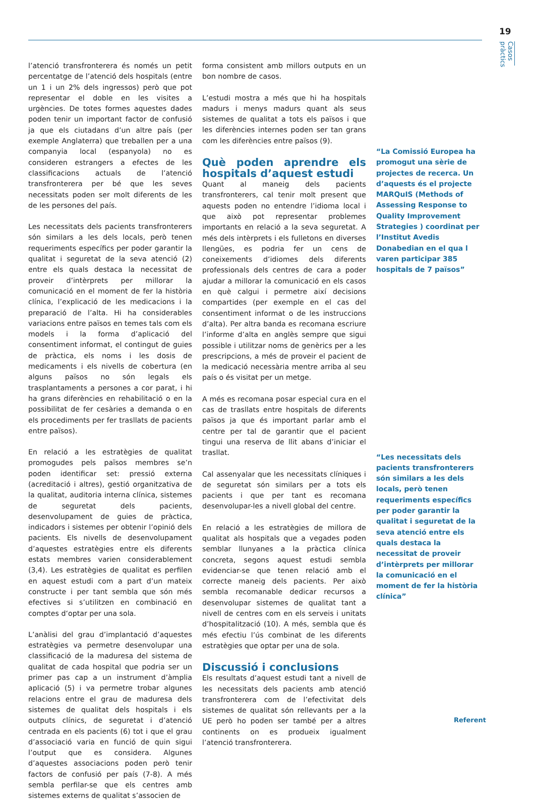19
Casos pràctics
l’atenció transfronterera és només un petit percentatge de l’atenció dels hospitals (entre un 1 i un 2% dels ingressos) però que pot representar el doble en les visites a urgències. De totes formes aquestes dades poden tenir un important factor de confusió ja que els ciutadans d’un altre país (per exemple Anglaterra) que treballen per a una companyia local (espanyola) no es consideren estrangers a efectes de les classificacions actuals de l’atenció transfronterera per bé que les seves necessitats poden ser molt diferents de les de les persones del país.
Les necessitats dels pacients transfronterers són similars a les dels locals, però tenen requeriments específics per poder garantir la qualitat i seguretat de la seva atenció (2) entre els quals destaca la necessitat de proveir d’intèrprets per millorar la comunicació en el moment de fer la història clínica, l’explicació de les medicacions i la preparació de l’alta. Hi ha considerables variacions entre països en temes tals com els models i la forma d’aplicació del consentiment informat, el contingut de guies de pràctica, els noms i les dosis de medicaments i els nivells de cobertura (en alguns països no són legals els trasplantaments a persones a cor parat, i hi ha grans diferències en rehabilitació o en la possibilitat de fer cesàries a demanda o en els procediments per fer trasllats de pacients entre països).
En relació a les estratègies de qualitat promogudes pels països membres se’n poden identificar set: pressió externa (acreditació i altres), gestió organitzativa de la qualitat, auditoria interna clínica, sistemes de seguretat dels pacients, desenvolupament de guies de pràctica, indicadors i sistemes per obtenir l’opinió dels pacients. Els nivells de desenvolupament d’aquestes estratègies entre els diferents estats membres varien considerablement (3,4). Les estratègies de qualitat es perfilen en aquest estudi com a part d’un mateix constructe i per tant sembla que són més efectives si s’utilitzen en combinació en comptes d‘optar per una sola.
L’anàlisi del grau d’implantació d’aquestes estratègies va permetre desenvolupar una classificació de la maduresa del sistema de qualitat de cada hospital que podria ser un primer pas cap a un instrument d’àmplia aplicació (5) i va permetre trobar algunes relacions entre el grau de maduresa dels sistemes de qualitat dels hospitals i els outputs clínics, de seguretat i d’atenció centrada en els pacients (6) tot i que el grau d’associació varia en funció de quin sigui l’output que es considera. Algunes d’aquestes associacions poden però tenir factors de confusió per país (7-8). A més sembla perfilar-se que els centres amb sistemes externs de qualitat s’associen de
forma consistent amb millors outputs en un bon nombre de casos.
L’estudi mostra a més que hi ha hospitals madurs i menys madurs quant als seus sistemes de qualitat a tots els països i que les diferències internes poden ser tan grans com les diferències entre països (9).
Què poden aprendre els hospitals d’aquest estudi
Quant al maneig dels pacients transfronterers, cal tenir molt present que aquests poden no entendre l’idioma local i que això pot representar problemes importants en relació a la seva seguretat. A més dels intèrprets i els fulletons en diverses llengües, es podria fer un cens de coneixements d’idiomes dels diferents professionals dels centres de cara a poder ajudar a millorar la comunicació en els casos en què calgui i permetre així decisions compartides (per exemple en el cas del consentiment informat o de les instruccions d’alta). Per altra banda es recomana escriure l’informe d’alta en anglès sempre que sigui possible i utilitzar noms de genèrics per a les prescripcions, a més de proveir el pacient de la medicació necessària mentre arriba al seu país o és visitat per un metge.
A més es recomana posar especial cura en el cas de trasllats entre hospitals de diferents països ja que és important parlar amb el centre per tal de garantir que el pacient tingui una reserva de llit abans d’iniciar el trasllat.
Cal assenyalar que les necessitats clíniques i de seguretat són similars per a tots els pacients i que per tant es recomana desenvolupar-les a nivell global del centre.
En relació a les estratègies de millora de qualitat als hospitals que a vegades poden semblar llunyanes a la pràctica clínica concreta, segons aquest estudi sembla evidenciar-se que tenen relació amb el correcte maneig dels pacients. Per això sembla recomanable dedicar recursos a desenvolupar sistemes de qualitat tant a nivell de centres com en els serveis i unitats d’hospitalització (10). A més, sembla que és més efectiu l’ús combinat de les diferents estratègies que optar per una de sola.
Discussió i conclusions
Els resultats d’aquest estudi tant a nivell de les necessitats dels pacients amb atenció transfronterera com de l’efectivitat dels sistemes de qualitat són rellevants per a la UE però ho poden ser també per a altres continents on es produeix igualment l’atenció transfronterera.
“La Comissió Europea ha promogut una sèrie de projectes de recerca. Un d’aquests és el projecte MARQuIS (Methods of Assessing Response to Quality Improvement Strategies ) coordinat per l’Institut Avedis Donabedian en el qua l varen participar 385 hospitals de 7 països”
“Les necessitats dels pacients transfronterers són similars a les dels locals, però tenen requeriments específics per poder garantir la qualitat i seguretat de la seva atenció entre els quals destaca la necessitat de proveir d’intèrprets per millorar la comunicació en el moment de fer la història clínica”
Referent